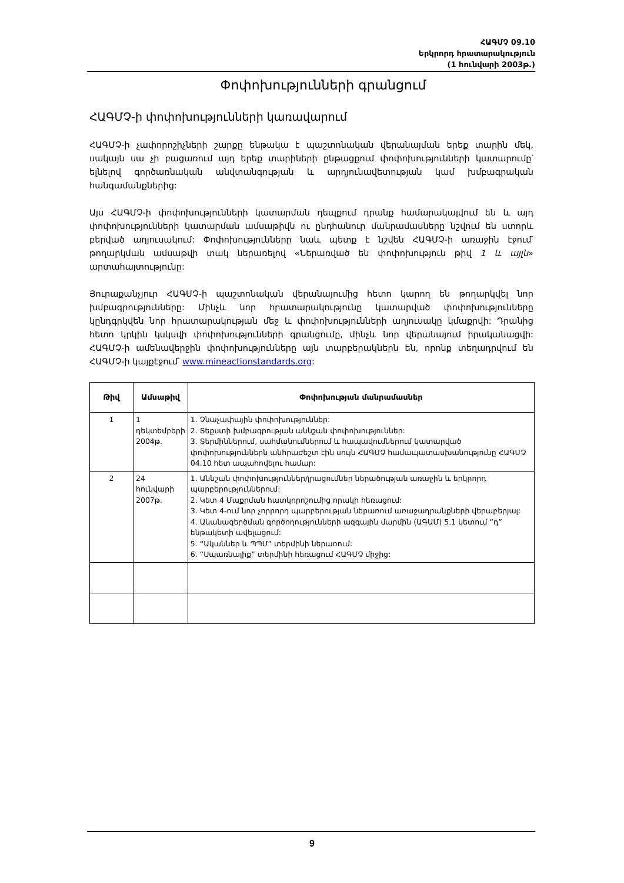ՀԱԳՄՉ 09.10
Երկրորդ հրատարակություն
(1 հունվարի 2003թ.)
Փոփոխությունների գրանցում
ՀԱԳՄՉ-ի փոփոխությունների կառավարում
ՀԱԳՄՉ-ի չափորոշիչների շարքը ենթակա է պաշտոնական վերանայման երեք տարին մեկ, սակայն սա չի բացառում այդ երեք տարիների ընթացքում փոփոխությունների կատարումը՝ ելնելով գործառնական անվտանգության և արդյունավետության կամ խմբագրական հանգամանքներից:
Այս ՀԱԳՄՉ-ի փոփոխությունների կատարման դեպքում դրանք համարակալվում են և այդ փոփոխությունների կատարման ամսաթիվն ու ընդհանուր մանրամասները նշվում են ստորև բերված աղյուսակում: Փոփոխությունները նաև պետք է նշվեն ՀԱԳՄՉ-ի առաջին էջում՝ թողարկման ամսաթվի տակ ներառելով «Ներառված են փոփոխություն թիվ 1 և այլն» արտահայտությունը:
Յուրաքանչյուր ՀԱԳՄՉ-ի պաշտոնական վերանայումից հետո կարող են թողարկվել նոր խմբագրությունները: Մինչև նոր հրատարակությունը կատարված փոփոխությունները կընդգրկվեն նոր հրատարակության մեջ և փոփոխությունների աղյուսակը կմաքրվի: Դրանից հետո կրկին կսկսվի փոփոխությունների գրանցումը, մինչև նոր վերանայում իրականացվի: ՀԱԳՄՉ-ի ամենավերջին փոփոխությունները այն տարբերակներն են, որոնք տեղադրվում են ՀԱԳՄՉ-ի կայքէջում՝ www.mineactionstandards.org:
| Թիվ | Ամսաթիվ | Փոփոխության մանրամասներ |
| --- | --- | --- |
| 1 | 1 դեկտեմբերի 2004թ. | 1. Չնաչափային փոփոխություններ: 2. Տեքստի խմբագրության աննշան փոփոխություններ: 3. Տերմիններում, սահմանումներում և հապավումներում կատարված փոփոխություններն անհրաժեշտ էին սույն ՀԱԳՄՉ համապատասխանությունը ՀԱԳՄՉ 04.10 հետ ապահովելու համար: |
| 2 | 24 հունվարի 2007թ. | 1. Աննշան փոփոխություններ/լրացումներ ներածության առաջին և երկրորդ պարբերություններում: 2. Կետ 4 Մաքրման հատկորոշումից որակի հեռացում: 3. Կետ 4-ում նոր չորրորդ պարբերության ներառում առաջադրանքների վերաբերյալ: 4. Ականազերծման գործողությունների ազգային մարմին (ԱԳԱՄ) 5.1 կետում “դ” ենթակետի ավելացում: 5. “Ականներ և ՊՊՄ” տերմինի ներառում: 6. “Սպառնալիք” տերմինի հեռացում ՀԱԳՄՉ միջից: |
9